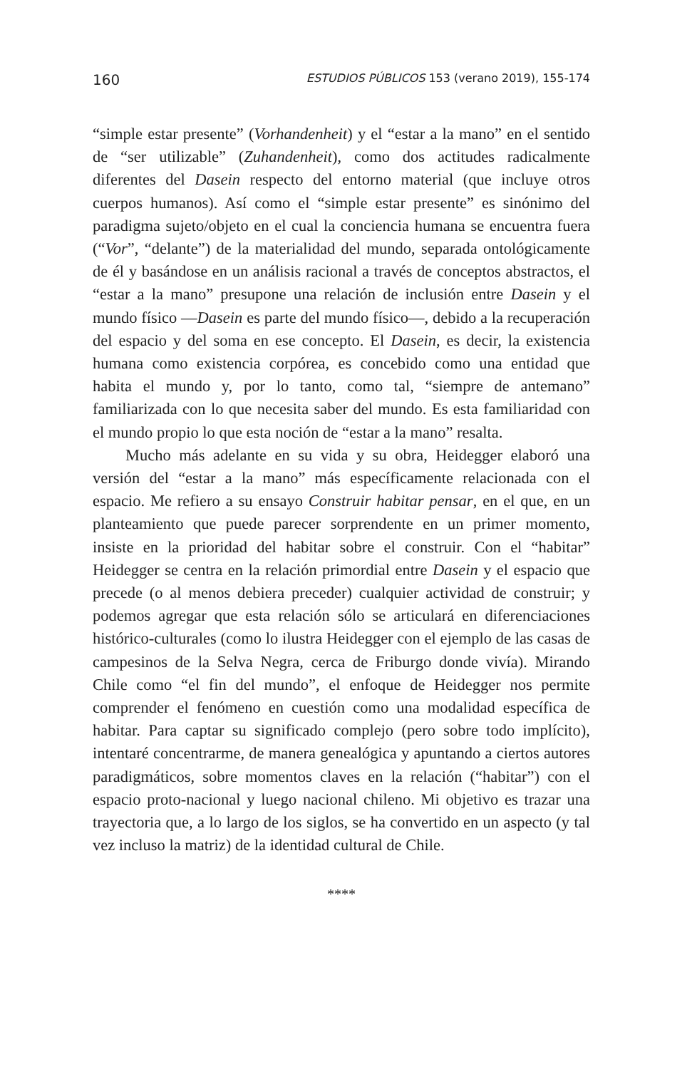160 ESTUDIOS PÚBLICOS 153 (verano 2019), 155-174
“simple estar presente” (Vorhandenheit) y el “estar a la mano” en el sentido de “ser utilizable” (Zuhandenheit), como dos actitudes radicalmente diferentes del Dasein respecto del entorno material (que incluye otros cuerpos humanos). Así como el “simple estar presente” es sinónimo del paradigma sujeto/objeto en el cual la conciencia humana se encuentra fuera (“Vor”, “delante”) de la materialidad del mundo, separada ontológicamente de él y basándose en un análisis racional a través de conceptos abstractos, el “estar a la mano” presupone una relación de inclusión entre Dasein y el mundo físico —Dasein es parte del mundo físico—, debido a la recuperación del espacio y del soma en ese concepto. El Dasein, es decir, la existencia humana como existencia corpórea, es concebido como una entidad que habita el mundo y, por lo tanto, como tal, “siempre de antemano” familiarizada con lo que necesita saber del mundo. Es esta familiaridad con el mundo propio lo que esta noción de “estar a la mano” resalta.
Mucho más adelante en su vida y su obra, Heidegger elaboró una versión del “estar a la mano” más específicamente relacionada con el espacio. Me refiero a su ensayo Construir habitar pensar, en el que, en un planteamiento que puede parecer sorprendente en un primer momento, insiste en la prioridad del habitar sobre el construir. Con el “habitar” Heidegger se centra en la relación primordial entre Dasein y el espacio que precede (o al menos debiera preceder) cualquier actividad de construir; y podemos agregar que esta relación sólo se articulará en diferenciaciones histórico-culturales (como lo ilustra Heidegger con el ejemplo de las casas de campesinos de la Selva Negra, cerca de Friburgo donde vivía). Mirando Chile como “el fin del mundo”, el enfoque de Heidegger nos permite comprender el fenómeno en cuestión como una modalidad específica de habitar. Para captar su significado complejo (pero sobre todo implícito), intentaré concentrarme, de manera genealógica y apuntando a ciertos autores paradigmáticos, sobre momentos claves en la relación (“habitar”) con el espacio proto-nacional y luego nacional chileno. Mi objetivo es trazar una trayectoria que, a lo largo de los siglos, se ha convertido en un aspecto (y tal vez incluso la matriz) de la identidad cultural de Chile.
****